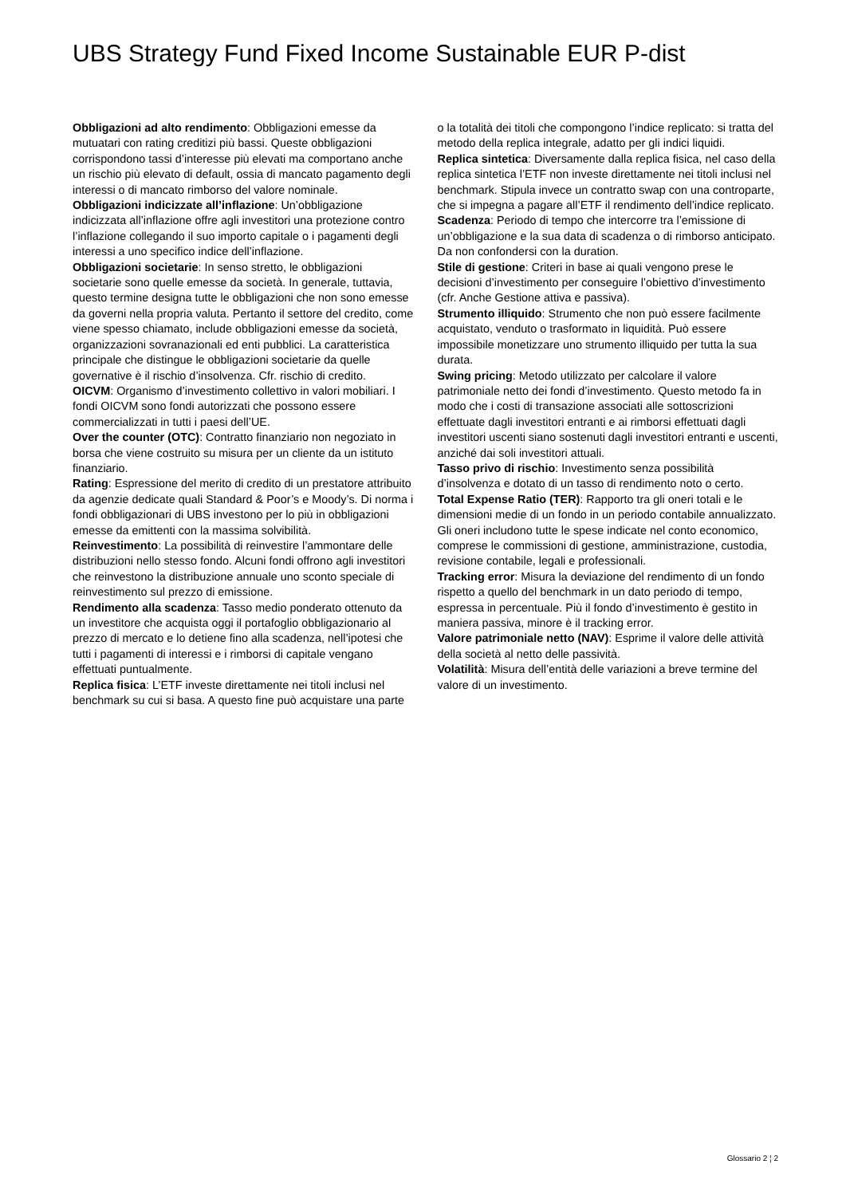UBS Strategy Fund Fixed Income Sustainable EUR P-dist
Obbligazioni ad alto rendimento: Obbligazioni emesse da mutuatari con rating creditizi più bassi. Queste obbligazioni corrispondono tassi d’interesse più elevati ma comportano anche un rischio più elevato di default, ossia di mancato pagamento degli interessi o di mancato rimborso del valore nominale.
Obbligazioni indicizzate all’inflazione: Un’obbligazione indicizzata all’inflazione offre agli investitori una protezione contro l’inflazione collegando il suo importo capitale o i pagamenti degli interessi a uno specifico indice dell’inflazione.
Obbligazioni societarie: In senso stretto, le obbligazioni societarie sono quelle emesse da società. In generale, tuttavia, questo termine designa tutte le obbligazioni che non sono emesse da governi nella propria valuta. Pertanto il settore del credito, come viene spesso chiamato, include obbligazioni emesse da società, organizzazioni sovranazionali ed enti pubblici. La caratteristica principale che distingue le obbligazioni societarie da quelle governative è il rischio d’insolvenza. Cfr. rischio di credito.
OICVM: Organismo d’investimento collettivo in valori mobiliari. I fondi OICVM sono fondi autorizzati che possono essere commercializzati in tutti i paesi dell’UE.
Over the counter (OTC): Contratto finanziario non negoziato in borsa che viene costruito su misura per un cliente da un istituto finanziario.
Rating: Espressione del merito di credito di un prestatore attribuito da agenzie dedicate quali Standard & Poor’s e Moody’s. Di norma i fondi obbligazionari di UBS investono per lo più in obbligazioni emesse da emittenti con la massima solvibilità.
Reinvestimento: La possibilità di reinvestire l’ammontare delle distribuzioni nello stesso fondo. Alcuni fondi offrono agli investitori che reinvestono la distribuzione annuale uno sconto speciale di reinvestimento sul prezzo di emissione.
Rendimento alla scadenza: Tasso medio ponderato ottenuto da un investitore che acquista oggi il portafoglio obbligazionario al prezzo di mercato e lo detiene fino alla scadenza, nell’ipotesi che tutti i pagamenti di interessi e i rimborsi di capitale vengano effettuati puntualmente.
Replica fisica: L’ETF investe direttamente nei titoli inclusi nel benchmark su cui si basa. A questo fine può acquistare una parte o la totalità dei titoli che compongono l’indice replicato: si tratta del metodo della replica integrale, adatto per gli indici liquidi.
Replica sintetica: Diversamente dalla replica fisica, nel caso della replica sintetica l’ETF non investe direttamente nei titoli inclusi nel benchmark. Stipula invece un contratto swap con una controparte, che si impegna a pagare all’ETF il rendimento dell’indice replicato.
Scadenza: Periodo di tempo che intercorre tra l’emissione di un’obbligazione e la sua data di scadenza o di rimborso anticipato. Da non confondersi con la duration.
Stile di gestione: Criteri in base ai quali vengono prese le decisioni d’investimento per conseguire l’obiettivo d’investimento (cfr. Anche Gestione attiva e passiva).
Strumento illiquido: Strumento che non può essere facilmente acquistato, venduto o trasformato in liquidità. Può essere impossibile monetizzare uno strumento illiquido per tutta la sua durata.
Swing pricing: Metodo utilizzato per calcolare il valore patrimoniale netto dei fondi d’investimento. Questo metodo fa in modo che i costi di transazione associati alle sottoscrizioni effettuate dagli investitori entranti e ai rimborsi effettuati dagli investitori uscenti siano sostenuti dagli investitori entranti e uscenti, anziché dai soli investitori attuali.
Tasso privo di rischio: Investimento senza possibilità d’insolvenza e dotato di un tasso di rendimento noto o certo.
Total Expense Ratio (TER): Rapporto tra gli oneri totali e le dimensioni medie di un fondo in un periodo contabile annualizzato. Gli oneri includono tutte le spese indicate nel conto economico, comprese le commissioni di gestione, amministrazione, custodia, revisione contabile, legali e professionali.
Tracking error: Misura la deviazione del rendimento di un fondo rispetto a quello del benchmark in un dato periodo di tempo, espressa in percentuale. Più il fondo d’investimento è gestito in maniera passiva, minore è il tracking error.
Valore patrimoniale netto (NAV): Esprime il valore delle attività della società al netto delle passività.
Volatilità: Misura dell’entità delle variazioni a breve termine del valore di un investimento.
Glossario 2 ¦ 2